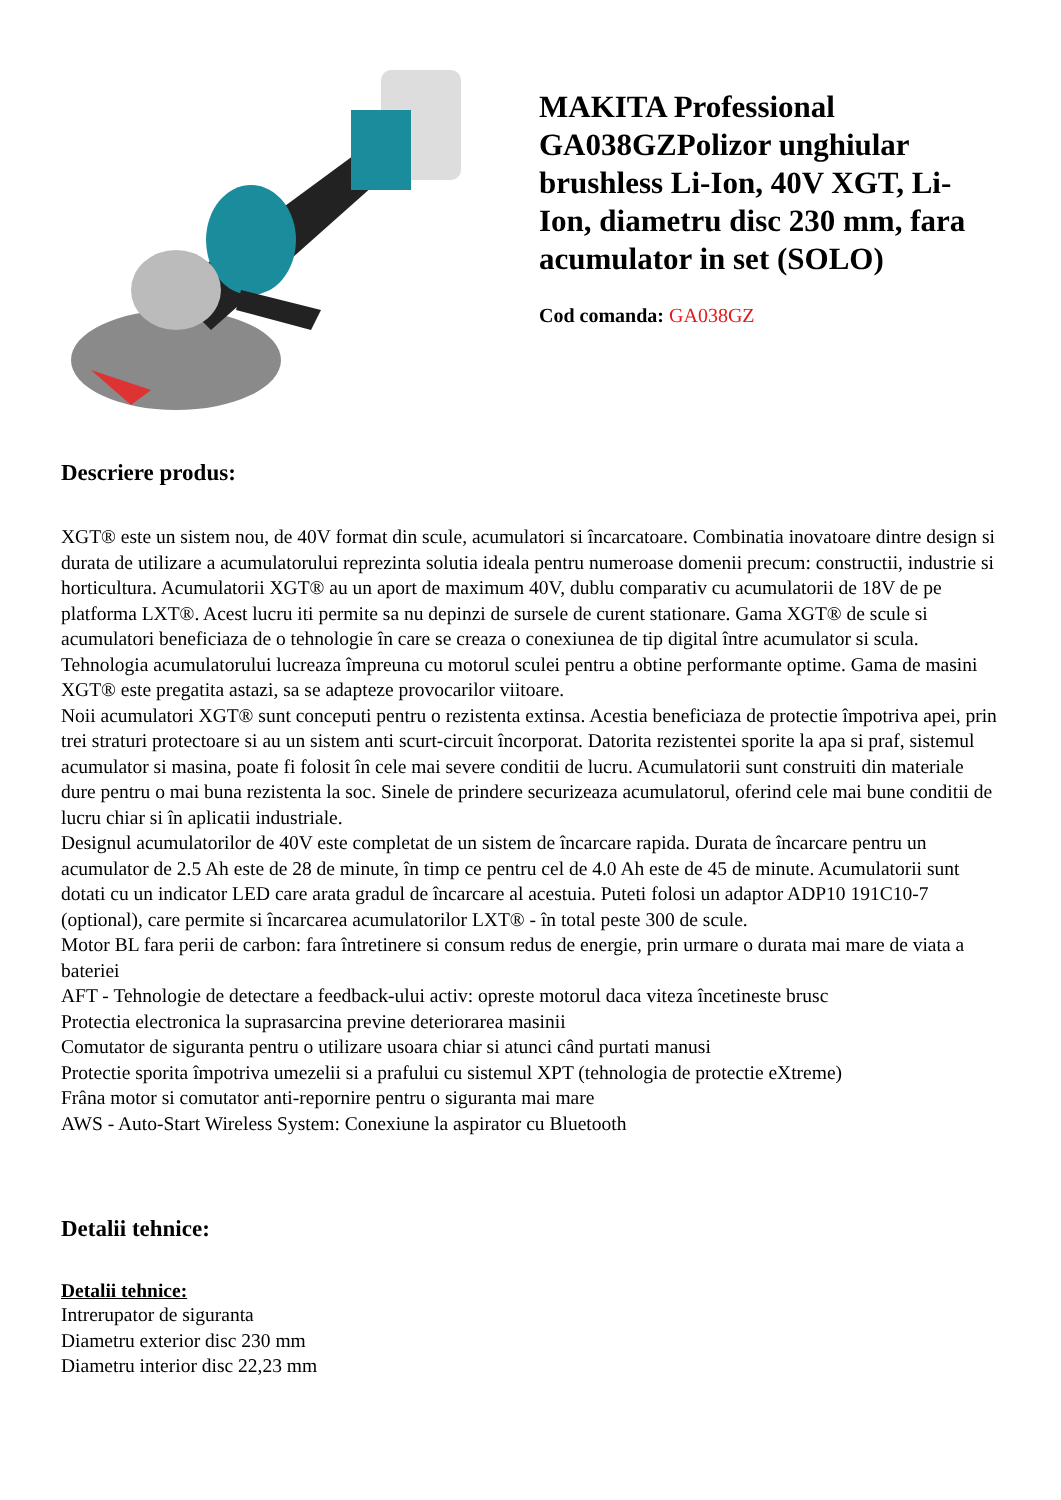MAKITA Professional GA038GZPolizor unghiular brushless Li-Ion, 40V XGT, Li-Ion, diametru disc 230 mm, fara acumulator in set (SOLO)
Cod comanda: GA038GZ
Descriere produs:
XGT® este un sistem nou, de 40V format din scule, acumulatori si încarcatoare. Combinatia inovatoare dintre design si durata de utilizare a acumulatorului reprezinta solutia ideala pentru numeroase domenii precum: constructii, industrie si horticultura. Acumulatorii XGT® au un aport de maximum 40V, dublu comparativ cu acumulatorii de 18V de pe platforma LXT®. Acest lucru iti permite sa nu depinzi de sursele de curent stationare. Gama XGT® de scule si acumulatori beneficiaza de o tehnologie în care se creaza o conexiunea de tip digital între acumulator si scula. Tehnologia acumulatorului lucreaza împreuna cu motorul sculei pentru a obtine performante optime. Gama de masini XGT® este pregatita astazi, sa se adapteze provocarilor viitoare.
Noii acumulatori XGT® sunt conceputi pentru o rezistenta extinsa. Acestia beneficiaza de protectie împotriva apei, prin trei straturi protectoare si au un sistem anti scurt-circuit încorporat. Datorita rezistentei sporite la apa si praf, sistemul acumulator si masina, poate fi folosit în cele mai severe conditii de lucru. Acumulatorii sunt construiti din materiale dure pentru o mai buna rezistenta la soc. Sinele de prindere securizeaza acumulatorul, oferind cele mai bune conditii de lucru chiar si în aplicatii industriale.
Designul acumulatorilor de 40V este completat de un sistem de încarcare rapida. Durata de încarcare pentru un acumulator de 2.5 Ah este de 28 de minute, în timp ce pentru cel de 4.0 Ah este de 45 de minute. Acumulatorii sunt dotati cu un indicator LED care arata gradul de încarcare al acestuia. Puteti folosi un adaptor ADP10 191C10-7 (optional), care permite si încarcarea acumulatorilor LXT® - în total peste 300 de scule.
Motor BL fara perii de carbon: fara întretinere si consum redus de energie, prin urmare o durata mai mare de viata a bateriei
AFT - Tehnologie de detectare a feedback-ului activ: opreste motorul daca viteza încetineste brusc
Protectia electronica la suprasarcina previne deteriorarea masinii
Comutator de siguranta pentru o utilizare usoara chiar si atunci când purtati manusi
Protectie sporita împotriva umezelii si a prafului cu sistemul XPT (tehnologia de protectie eXtreme)
Frâna motor si comutator anti-repornire pentru o siguranta mai mare
AWS - Auto-Start Wireless System: Conexiune la aspirator cu Bluetooth
Detalii tehnice:
Detalii tehnice:
Intrerupator de siguranta
Diametru exterior disc 230 mm
Diametru interior disc 22,23 mm